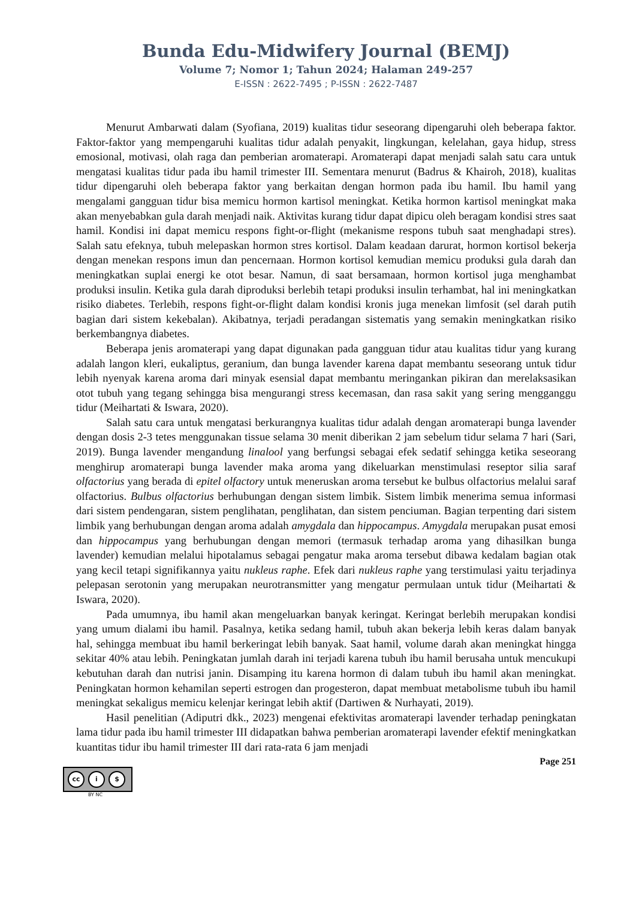Bunda Edu-Midwifery Journal (BEMJ)
Volume 7; Nomor 1; Tahun 2024; Halaman 249-257
E-ISSN : 2622-7495 ; P-ISSN : 2622-7487
Menurut Ambarwati dalam (Syofiana, 2019) kualitas tidur seseorang dipengaruhi oleh beberapa faktor. Faktor-faktor yang mempengaruhi kualitas tidur adalah penyakit, lingkungan, kelelahan, gaya hidup, stress emosional, motivasi, olah raga dan pemberian aromaterapi. Aromaterapi dapat menjadi salah satu cara untuk mengatasi kualitas tidur pada ibu hamil trimester III. Sementara menurut (Badrus & Khairoh, 2018), kualitas tidur dipengaruhi oleh beberapa faktor yang berkaitan dengan hormon pada ibu hamil. Ibu hamil yang mengalami gangguan tidur bisa memicu hormon kartisol meningkat. Ketika hormon kartisol meningkat maka akan menyebabkan gula darah menjadi naik. Aktivitas kurang tidur dapat dipicu oleh beragam kondisi stres saat hamil. Kondisi ini dapat memicu respons fight-or-flight (mekanisme respons tubuh saat menghadapi stres). Salah satu efeknya, tubuh melepaskan hormon stres kortisol. Dalam keadaan darurat, hormon kortisol bekerja dengan menekan respons imun dan pencernaan. Hormon kortisol kemudian memicu produksi gula darah dan meningkatkan suplai energi ke otot besar. Namun, di saat bersamaan, hormon kortisol juga menghambat produksi insulin. Ketika gula darah diproduksi berlebih tetapi produksi insulin terhambat, hal ini meningkatkan risiko diabetes. Terlebih, respons fight-or-flight dalam kondisi kronis juga menekan limfosit (sel darah putih bagian dari sistem kekebalan). Akibatnya, terjadi peradangan sistematis yang semakin meningkatkan risiko berkembangnya diabetes.
Beberapa jenis aromaterapi yang dapat digunakan pada gangguan tidur atau kualitas tidur yang kurang adalah langon kleri, eukaliptus, geranium, dan bunga lavender karena dapat membantu seseorang untuk tidur lebih nyenyak karena aroma dari minyak esensial dapat membantu meringankan pikiran dan merelaksasikan otot tubuh yang tegang sehingga bisa mengurangi stress kecemasan, dan rasa sakit yang sering mengganggu tidur (Meihartati & Iswara, 2020).
Salah satu cara untuk mengatasi berkurangnya kualitas tidur adalah dengan aromaterapi bunga lavender dengan dosis 2-3 tetes menggunakan tissue selama 30 menit diberikan 2 jam sebelum tidur selama 7 hari (Sari, 2019). Bunga lavender mengandung linalool yang berfungsi sebagai efek sedatif sehingga ketika seseorang menghirup aromaterapi bunga lavender maka aroma yang dikeluarkan menstimulasi reseptor silia saraf olfactorius yang berada di epitel olfactory untuk meneruskan aroma tersebut ke bulbus olfactorius melalui saraf olfactorius. Bulbus olfactorius berhubungan dengan sistem limbik. Sistem limbik menerima semua informasi dari sistem pendengaran, sistem penglihatan, penglihatan, dan sistem penciuman. Bagian terpenting dari sistem limbik yang berhubungan dengan aroma adalah amygdala dan hippocampus. Amygdala merupakan pusat emosi dan hippocampus yang berhubungan dengan memori (termasuk terhadap aroma yang dihasilkan bunga lavender) kemudian melalui hipotalamus sebagai pengatur maka aroma tersebut dibawa kedalam bagian otak yang kecil tetapi signifikannya yaitu nukleus raphe. Efek dari nukleus raphe yang terstimulasi yaitu terjadinya pelepasan serotonin yang merupakan neurotransmitter yang mengatur permulaan untuk tidur (Meihartati & Iswara, 2020).
Pada umumnya, ibu hamil akan mengeluarkan banyak keringat. Keringat berlebih merupakan kondisi yang umum dialami ibu hamil. Pasalnya, ketika sedang hamil, tubuh akan bekerja lebih keras dalam banyak hal, sehingga membuat ibu hamil berkeringat lebih banyak. Saat hamil, volume darah akan meningkat hingga sekitar 40% atau lebih. Peningkatan jumlah darah ini terjadi karena tubuh ibu hamil berusaha untuk mencukupi kebutuhan darah dan nutrisi janin. Disamping itu karena hormon di dalam tubuh ibu hamil akan meningkat. Peningkatan hormon kehamilan seperti estrogen dan progesteron, dapat membuat metabolisme tubuh ibu hamil meningkat sekaligus memicu kelenjar keringat lebih aktif (Dartiwen & Nurhayati, 2019).
Hasil penelitian (Adiputri dkk., 2023) mengenai efektivitas aromaterapi lavender terhadap peningkatan lama tidur pada ibu hamil trimester III didapatkan bahwa pemberian aromaterapi lavender efektif meningkatkan kuantitas tidur ibu hamil trimester III dari rata-rata 6 jam menjadi
Page 251
cc i $
BY NC